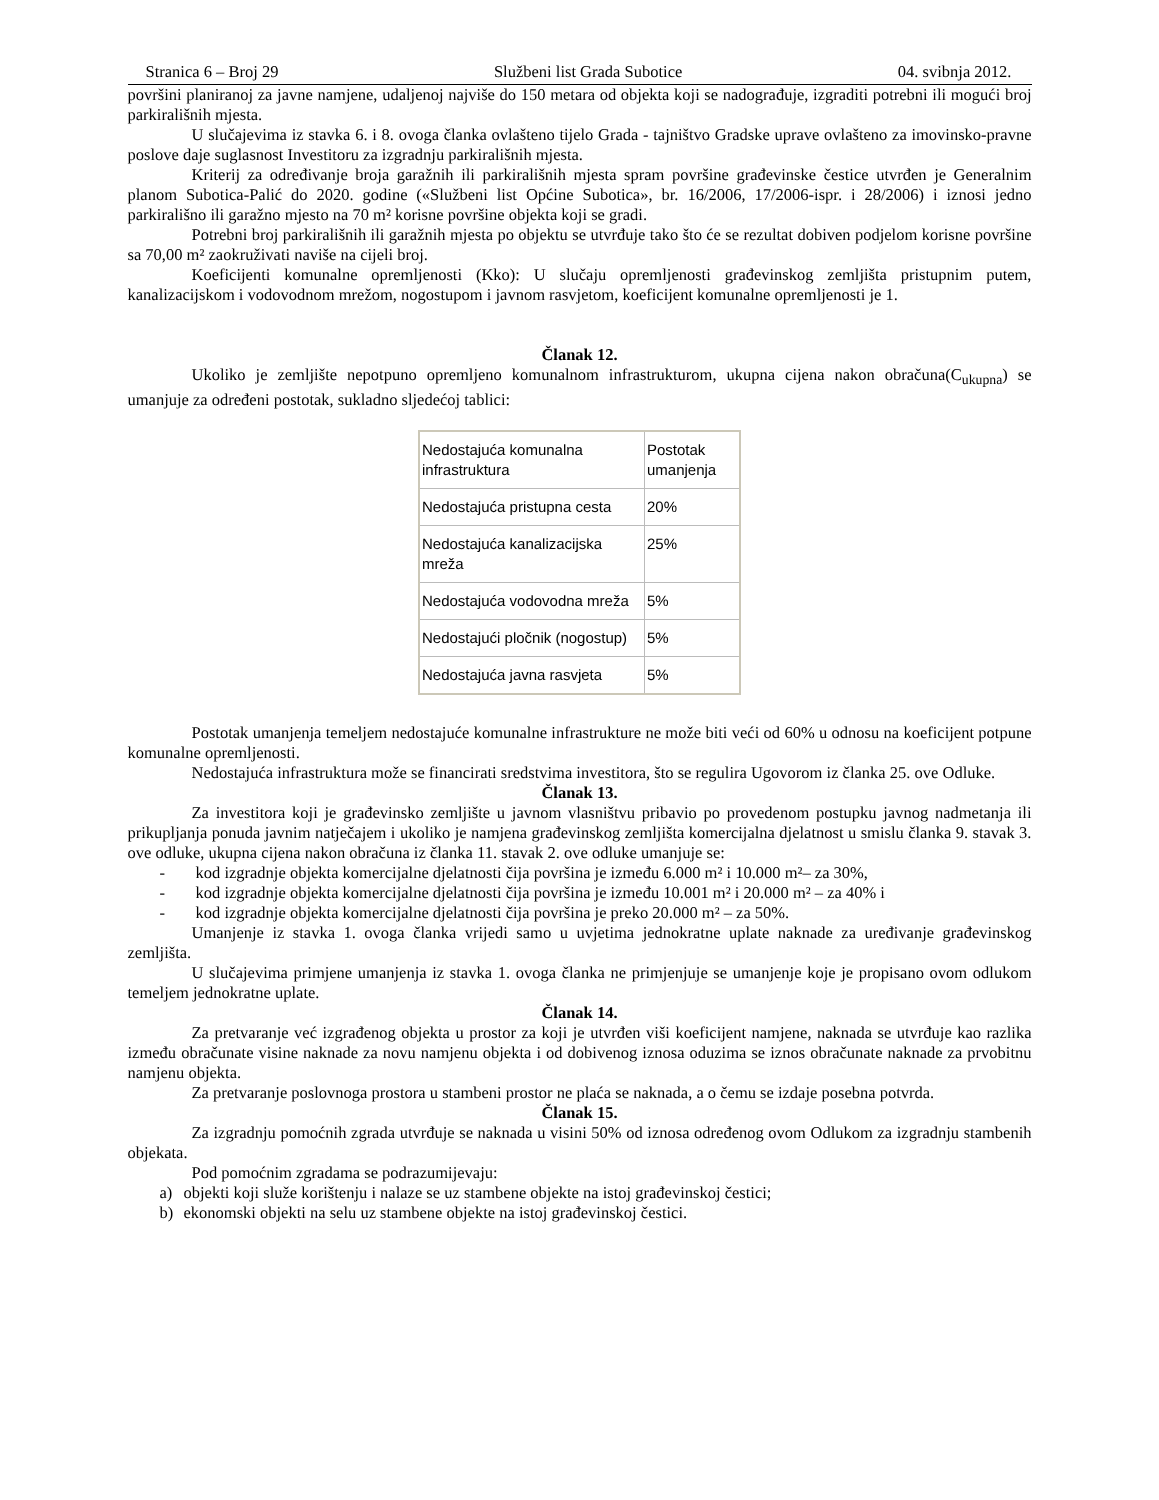Stranica 6 – Broj 29 Službeni list Grada Subotice 04. svibnja 2012.
površini planiranoj za javne namjene, udaljenoj najviše do 150 metara od objekta koji se nadograđuje, izgraditi potrebni ili mogući broj parkirališnih mjesta.
U slučajevima iz stavka 6. i 8. ovoga članka ovlašteno tijelo Grada - tajništvo Gradske uprave ovlašteno za imovinsko-pravne poslove daje suglasnost Investitoru za izgradnju parkirališnih mjesta.
Kriterij za određivanje broja garažnih ili parkirališnih mjesta spram površine građevinske čestice utvrđen je Generalnim planom Subotica-Palić do 2020. godine («Službeni list Općine Subotica», br. 16/2006, 17/2006-ispr. i 28/2006) i iznosi jedno parkirališno ili garažno mjesto na 70 m² korisne površine objekta koji se gradi.
Potrebni broj parkirališnih ili garažnih mjesta po objektu se utvrđuje tako što će se rezultat dobiven podjelom korisne površine sa 70,00 m² zaokruživati naviše na cijeli broj.
Koeficijenti komunalne opremljenosti (Kko): U slučaju opremljenosti građevinskog zemljišta pristupnim putem, kanalizacijskom i vodovodnom mrežom, nogostupom i javnom rasvjetom, koeficijent komunalne opremljenosti je 1.
Članak 12.
Ukoliko je zemljište nepotpuno opremljeno komunalnom infrastrukturom, ukupna cijena nakon obračuna(C<sub>ukupna</sub>) se umanjuje za određeni postotak, sukladno sljedećoj tablici:
| Nedostajuća komunalna infrastruktura | Postotak umanjenja |
| Nedostajuća pristupna cesta | 20% |
| Nedostajuća kanalizacijska mreža | 25% |
| Nedostajuća vodovodna mreža | 5% |
| Nedostajući pločnik (nogostup) | 5% |
| Nedostajuća javna rasvjeta | 5% |
Postotak umanjenja temeljem nedostajuće komunalne infrastrukture ne može biti veći od 60% u odnosu na koeficijent potpune komunalne opremljenosti.
Nedostajuća infrastruktura može se financirati sredstvima investitora, što se regulira Ugovorom iz članka 25. ove Odluke.
Članak 13.
Za investitora koji je građevinsko zemljište u javnom vlasništvu pribavio po provedenom postupku javnog nadmetanja ili prikupljanja ponuda javnim natječajem i ukoliko je namjena građevinskog zemljišta komercijalna djelatnost u smislu članka 9. stavak 3. ove odluke, ukupna cijena nakon obračuna iz članka 11. stavak 2. ove odluke umanjuje se:
- kod izgradnje objekta komercijalne djelatnosti čija površina je između 6.000 m² i 10.000 m²– za 30%,
- kod izgradnje objekta komercijalne djelatnosti čija površina je između 10.001 m² i 20.000 m² – za 40% i
- kod izgradnje objekta komercijalne djelatnosti čija površina je preko 20.000 m² – za 50%.
Umanjenje iz stavka 1. ovoga članka vrijedi samo u uvjetima jednokratne uplate naknade za uređivanje građevinskog zemljišta.
U slučajevima primjene umanjenja iz stavka 1. ovoga članka ne primjenjuje se umanjenje koje je propisano ovom odlukom temeljem jednokratne uplate.
Članak 14.
Za pretvaranje već izgrađenog objekta u prostor za koji je utvrđen viši koeficijent namjene, naknada se utvrđuje kao razlika između obračunate visine naknade za novu namjenu objekta i od dobivenog iznosa oduzima se iznos obračunate naknade za prvobitnu namjenu objekta.
Za pretvaranje poslovnoga prostora u stambeni prostor ne plaća se naknada, a o čemu se izdaje posebna potvrda.
Članak 15.
Za izgradnju pomoćnih zgrada utvrđuje se naknada u visini 50% od iznosa određenog ovom Odlukom za izgradnju stambenih objekata.
Pod pomoćnim zgradama se podrazumijevaju:
a) objekti koji služe korištenju i nalaze se uz stambene objekte na istoj građevinskoj čestici;
b) ekonomski objekti na selu uz stambene objekte na istoj građevinskoj čestici.